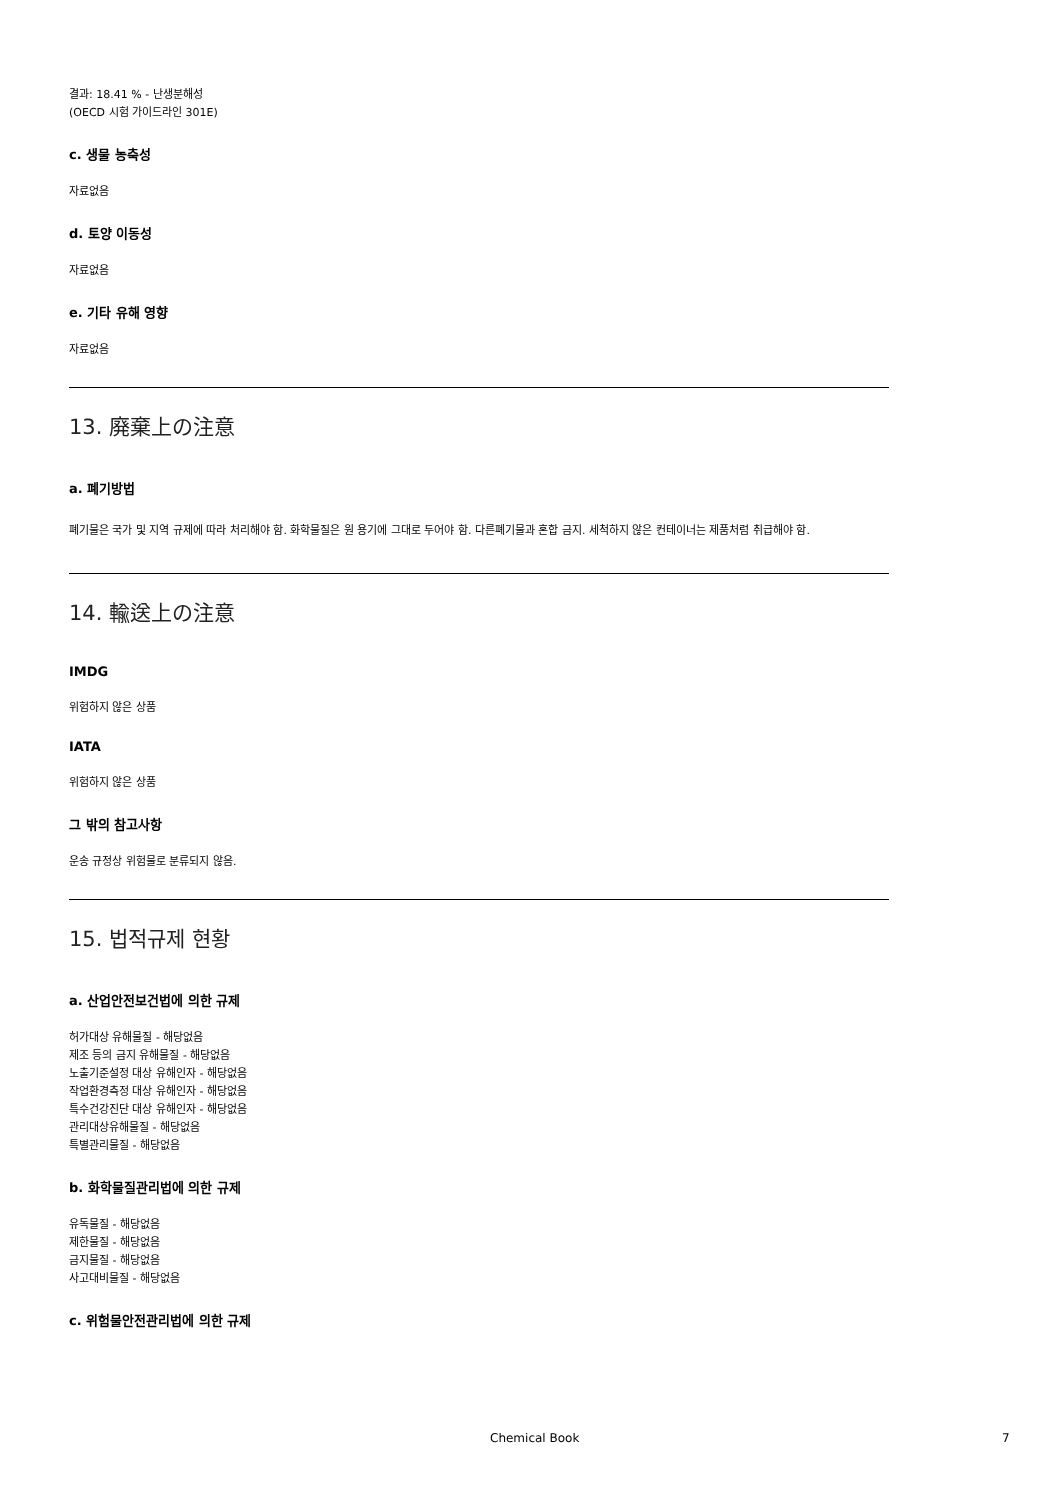결과: 18.41 % - 난생분해성
(OECD 시험 가이드라인 301E)
c. 생물 농축성
자료없음
d. 토양 이동성
자료없음
e. 기타 유해 영향
자료없음
13. 廃棄上の注意
a. 폐기방법
폐기물은 국가 및 지역 규제에 따라 처리해야 함. 화학물질은 원 용기에 그대로 두어야 함. 다른폐기물과 혼합 금지. 세척하지 않은 컨테이너는 제품처럼 취급해야 함.
14. 輸送上の注意
IMDG
위험하지 않은 상품
IATA
위험하지 않은 상품
그 밖의 참고사항
운송 규정상 위험물로 분류되지 않음.
15. 법적규제 현황
a. 산업안전보건법에 의한 규제
허가대상 유해물질 - 해당없음
제조 등의 금지 유해물질 - 해당없음
노출기준설정 대상 유해인자 - 해당없음
작업환경측정 대상 유해인자 - 해당없음
특수건강진단 대상 유해인자 - 해당없음
관리대상유해물질 - 해당없음
특별관리물질 - 해당없음
b. 화학물질관리법에 의한 규제
유독물질 - 해당없음
제한물질 - 해당없음
금지물질 - 해당없음
사고대비물질 - 해당없음
c. 위험물안전관리법에 의한 규제
Chemical Book 7